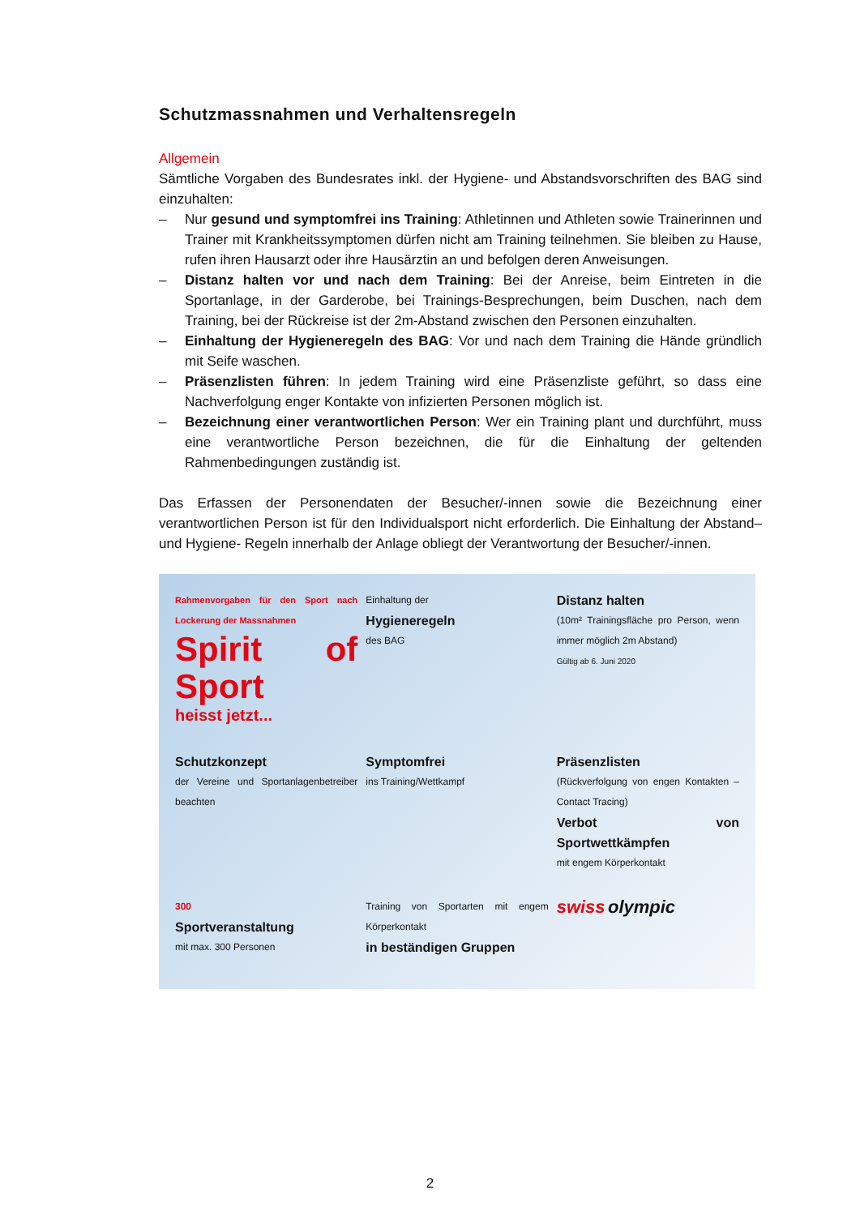Schutzmassnahmen und Verhaltensregeln
Allgemein
Sämtliche Vorgaben des Bundesrates inkl. der Hygiene- und Abstandsvorschriften des BAG sind einzuhalten:
– Nur gesund und symptomfrei ins Training: Athletinnen und Athleten sowie Trainerinnen und Trainer mit Krankheitssymptomen dürfen nicht am Training teilnehmen. Sie bleiben zu Hause, rufen ihren Hausarzt oder ihre Hausärztin an und befolgen deren Anweisungen.
– Distanz halten vor und nach dem Training: Bei der Anreise, beim Eintreten in die Sportanlage, in der Garderobe, bei Trainings-Besprechungen, beim Duschen, nach dem Training, bei der Rückreise ist der 2m-Abstand zwischen den Personen einzuhalten.
– Einhaltung der Hygieneregeln des BAG: Vor und nach dem Training die Hände gründlich mit Seife waschen.
– Präsenzlisten führen: In jedem Training wird eine Präsenzliste geführt, so dass eine Nachverfolgung enger Kontakte von infizierten Personen möglich ist.
– Bezeichnung einer verantwortlichen Person: Wer ein Training plant und durchführt, muss eine verantwortliche Person bezeichnen, die für die Einhaltung der geltenden Rahmenbedingungen zuständig ist.
Das Erfassen der Personendaten der Besucher/-innen sowie die Bezeichnung einer verantwortlichen Person ist für den Individualsport nicht erforderlich. Die Einhaltung der Abstand– und Hygiene- Regeln innerhalb der Anlage obliegt der Verantwortung der Besucher/-innen.
Rahmenvorgaben für den Sport nach Lockerung der Massnahmen
Spirit of Sport
heisst jetzt...
Einhaltung der
Hygieneregeln
des BAG
Distanz halten
(10m² Trainingsfläche pro Person, wenn immer möglich 2m Abstand)
Gültig ab 6. Juni 2020
Schutzkonzept
der Vereine und Sportanlagenbetreiber beachten
Symptomfrei
ins Training/Wettkampf
Präsenzlisten
(Rückverfolgung von engen Kontakten – Contact Tracing)
Verbot von Sportwettkämpfen
mit engem Körperkontakt
300
Sportveranstaltung
mit max. 300 Personen
Training von Sportarten mit engem Körperkontakt
in beständigen Gruppen
swiss olympic
2